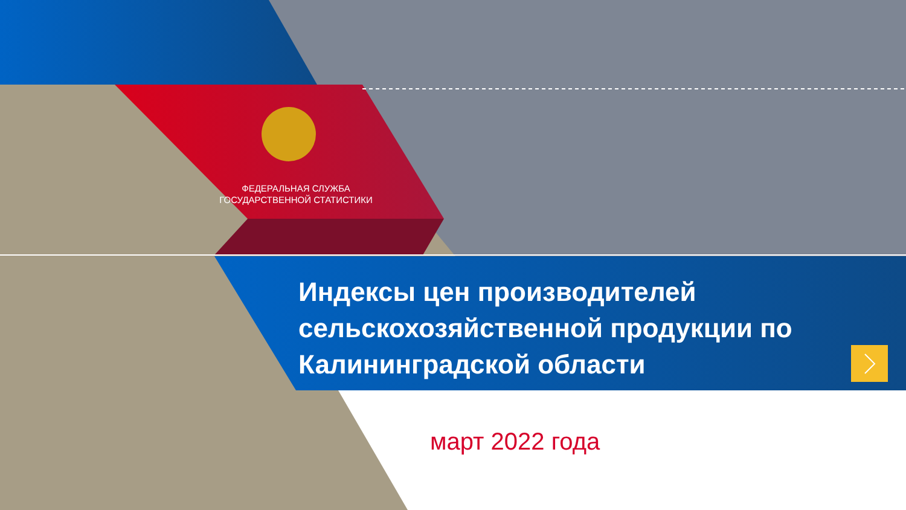ФЕДЕРАЛЬНАЯ СЛУЖБА
ГОСУДАРСТВЕННОЙ СТАТИСТИКИ
Индексы цен производителей сельскохозяйственной продукции по Калининградской области
март 2022 года